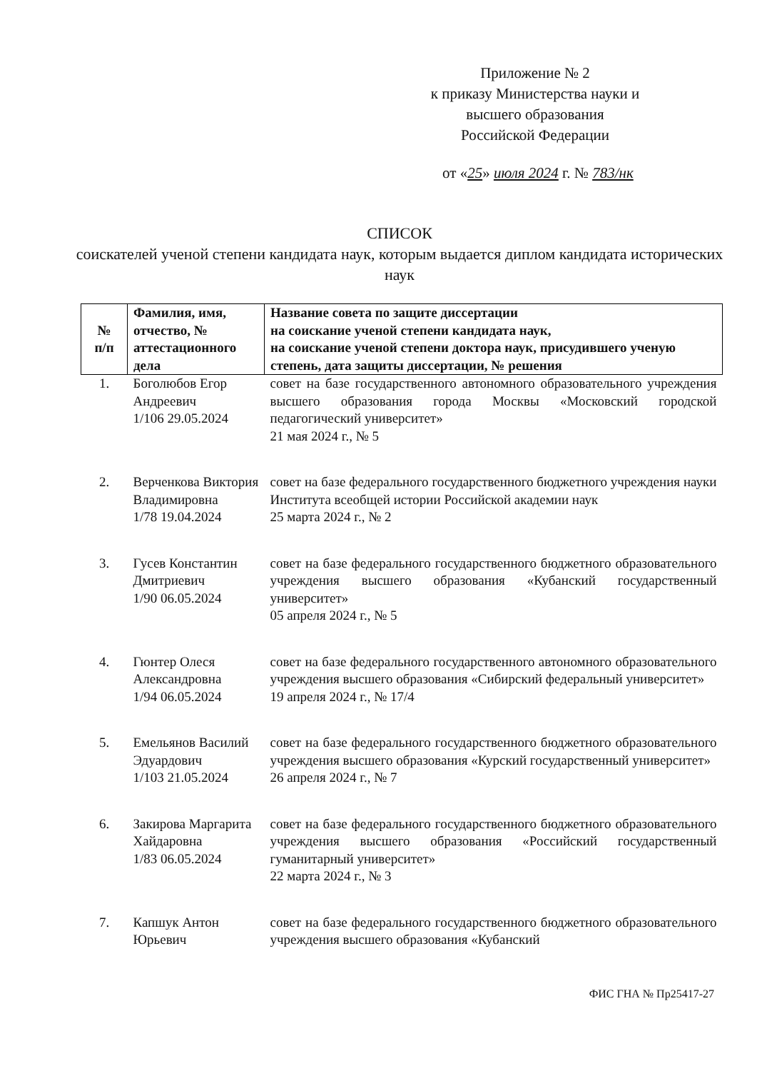Приложение № 2
к приказу Министерства науки и высшего образования Российской Федерации
от «25» июля 2024 г. № 783/нк
СПИСОК
соискателей ученой степени кандидата наук, которым выдается диплом кандидата исторических наук
| № п/п | Фамилия, имя, отчество, № аттестационного дела | Название совета по защите диссертации на соискание ученой степени кандидата наук, на соискание ученой степени доктора наук, присудившего ученую степень, дата защиты диссертации, № решения |
| --- | --- | --- |
| 1. | Боголюбов Егор Андреевич 1/106 29.05.2024 | совет на базе государственного автономного образовательного учреждения высшего образования города Москвы «Московский городской педагогический университет» 21 мая 2024 г., № 5 |
| 2. | Верченкова Виктория Владимировна 1/78 19.04.2024 | совет на базе федерального государственного бюджетного учреждения науки Института всеобщей истории Российской академии наук 25 марта 2024 г., № 2 |
| 3. | Гусев Константин Дмитриевич 1/90 06.05.2024 | совет на базе федерального государственного бюджетного образовательного учреждения высшего образования «Кубанский государственный университет» 05 апреля 2024 г., № 5 |
| 4. | Гюнтер Олеся Александровна 1/94 06.05.2024 | совет на базе федерального государственного автономного образовательного учреждения высшего образования «Сибирский федеральный университет» 19 апреля 2024 г., № 17/4 |
| 5. | Емельянов Василий Эдуардович 1/103 21.05.2024 | совет на базе федерального государственного бюджетного образовательного учреждения высшего образования «Курский государственный университет» 26 апреля 2024 г., № 7 |
| 6. | Закирова Маргарита Хайдаровна 1/83 06.05.2024 | совет на базе федерального государственного бюджетного образовательного учреждения высшего образования «Российский государственный гуманитарный университет» 22 марта 2024 г., № 3 |
| 7. | Капшук Антон Юрьевич | совет на базе федерального государственного бюджетного образовательного учреждения высшего образования «Кубанский |
ФИС ГНА № Пр25417-27